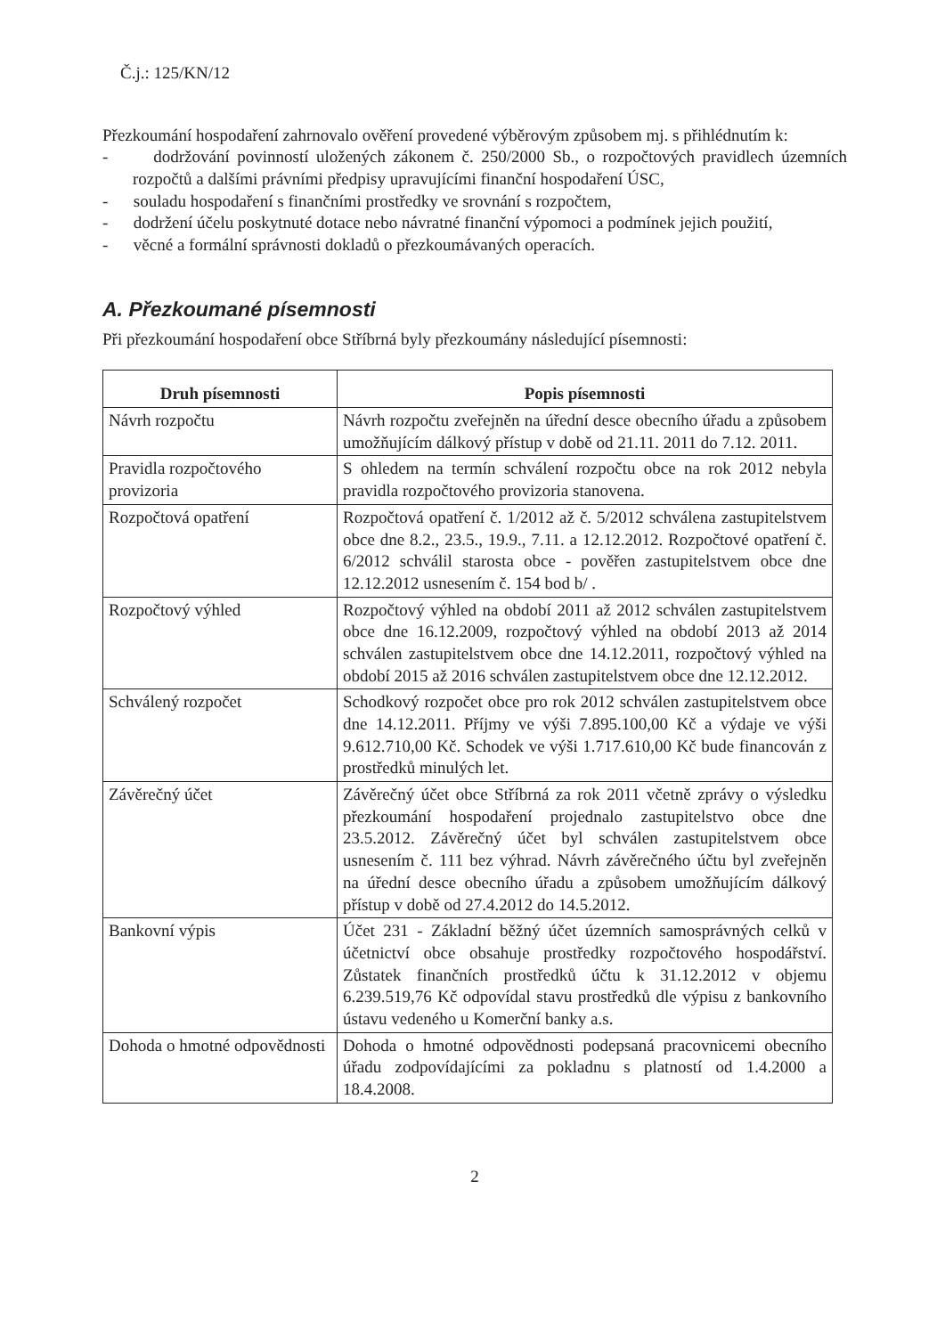Č.j.: 125/KN/12
Přezkoumání hospodaření zahrnovalo ověření provedené výběrovým způsobem mj. s přihlédnutím k:
- dodržování povinností uložených zákonem č. 250/2000 Sb., o rozpočtových pravidlech územních rozpočtů a dalšími právními předpisy upravujícími finanční hospodaření ÚSC,
- souladu hospodaření s finančními prostředky ve srovnání s rozpočtem,
- dodržení účelu poskytnuté dotace nebo návratné finanční výpomoci a podmínek jejich použití,
- věcné a formální správnosti dokladů o přezkoumávaných operacích.
A. Přezkoumané písemnosti
Při přezkoumání hospodaření obce Stříbrná byly přezkoumány následující písemnosti:
| Druh písemnosti | Popis písemnosti |
| --- | --- |
| Návrh rozpočtu | Návrh rozpočtu zveřejněn na úřední desce obecního úřadu a způsobem umožňujícím dálkový přístup v době od 21.11. 2011 do 7.12. 2011. |
| Pravidla rozpočtového provizoria | S ohledem na termín schválení rozpočtu obce na rok 2012 nebyla pravidla rozpočtového provizoria stanovena. |
| Rozpočtová opatření | Rozpočtová opatření č. 1/2012 až č. 5/2012 schválena zastupitelstvem obce dne 8.2., 23.5., 19.9., 7.11. a 12.12.2012. Rozpočtové opatření č. 6/2012 schválil starosta obce - pověřen zastupitelstvem obce dne 12.12.2012 usnesením č. 154 bod b/ . |
| Rozpočtový výhled | Rozpočtový výhled na období 2011 až 2012 schválen zastupitelstvem obce dne 16.12.2009, rozpočtový výhled na období 2013 až 2014 schválen zastupitelstvem obce dne 14.12.2011, rozpočtový výhled na období 2015 až 2016 schválen zastupitelstvem obce dne 12.12.2012. |
| Schválený rozpočet | Schodkový rozpočet obce pro rok 2012 schválen zastupitelstvem obce dne 14.12.2011. Příjmy ve výši 7.895.100,00 Kč a výdaje ve výši 9.612.710,00 Kč. Schodek ve výši 1.717.610,00 Kč bude financován z prostředků minulých let. |
| Závěrečný účet | Závěrečný účet obce Stříbrná za rok 2011 včetně zprávy o výsledku přezkoumání hospodaření projednalo zastupitelstvo obce dne 23.5.2012. Závěrečný účet byl schválen zastupitelstvem obce usnesením č. 111 bez výhrad. Návrh závěrečného účtu byl zveřejněn na úřední desce obecního úřadu a způsobem umožňujícím dálkový přístup v době od 27.4.2012 do 14.5.2012. |
| Bankovní výpis | Účet 231 - Základní běžný účet územních samosprávných celků v účetnictví obce obsahuje prostředky rozpočtového hospodářství. Zůstatek finančních prostředků účtu k 31.12.2012 v objemu 6.239.519,76 Kč odpovídal stavu prostředků dle výpisu z bankovního ústavu vedeného u Komerční banky a.s. |
| Dohoda o hmotné odpovědnosti | Dohoda o hmotné odpovědnosti podepsaná pracovnicemi obecního úřadu zodpovídajícími za pokladnu s platností od 1.4.2000 a 18.4.2008. |
2